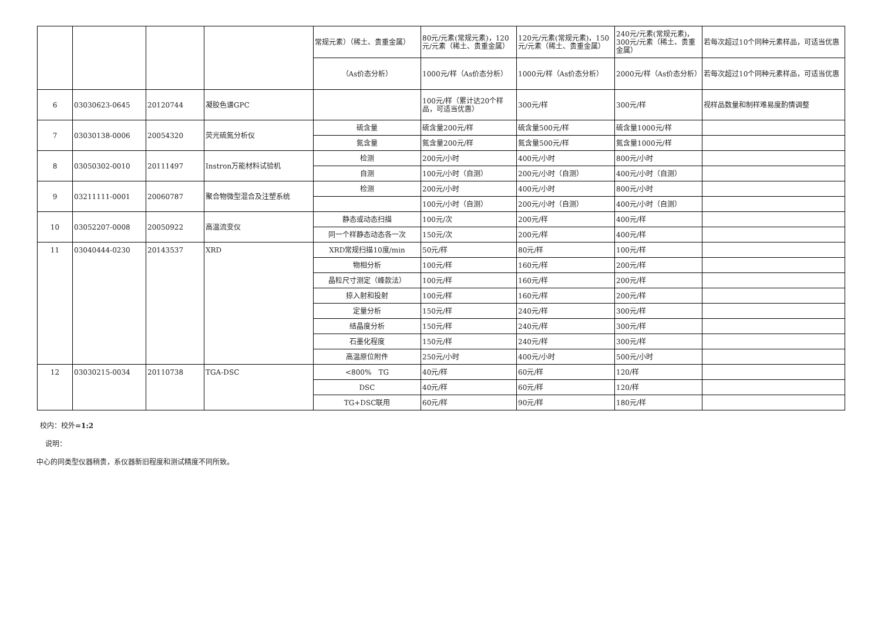| | | | | 常规元素）（稀土、贵重金属） | 80元/元素(常规元素)，120元/元素（稀土、贵重金属） | 120元/元素(常规元素)，150元/元素（稀土、贵重金属） | 240元/元素(常规元素)，300元/元素（稀土、贵重金属） | 若每次超过10个同种元素样品，可适当优惠 |
| | | | | （As价态分析） | 1000元/样（As价态分析） | 1000元/样（As价态分析） | 2000元/样（As价态分析） | 若每次超过10个同种元素样品，可适当优惠 |
| 6 | 03030623-0645 | 20120744 | 凝胶色谱GPC | | 100元/样（累计达20个样品，可适当优惠） | 300元/样 | 300元/样 | 视样品数量和制样难易度酌情调整 |
| 7 | 03030138-0006 | 20054320 | 荧光硫氮分析仪 | 硫含量 | 硫含量200元/样 | 硫含量500元/样 | 硫含量1000元/样 | |
| | | | | 氮含量 | 氮含量200元/样 | 氮含量500元/样 | 氮含量1000元/样 | |
| 8 | 03050302-0010 | 20111497 | Instron万能材料试验机 | 检测 | 200元/小时 | 400元/小时 | 800元/小时 | |
| | | | | 自测 | 100元/小时（自测） | 200元/小时（自测） | 400元/小时（自测） | |
| 9 | 03211111-0001 | 20060787 | 聚合物微型混合及注塑系统 | 检测 | 200元/小时 | 400元/小时 | 800元/小时 | |
| | | | | | 100元/小时（自测） | 200元/小时（自测） | 400元/小时（自测） | |
| 10 | 03052207-0008 | 20050922 | 高温流变仪 | 静态或动态扫描 | 100元/次 | 200元/样 | 400元/样 | |
| | | | | 同一个样静态动态各一次 | 150元/次 | 200元/样 | 400元/样 | |
| 11 | 03040444-0230 | 20143537 | XRD | XRD常规扫描10度/min | 50元/样 | 80元/样 | 100元/样 | |
| | | | | 物相分析 | 100元/样 | 160元/样 | 200元/样 | |
| | | | | 晶粒尺寸测定（峰款法） | 100元/样 | 160元/样 | 200元/样 | |
| | | | | 掠入射和投射 | 100元/样 | 160元/样 | 200元/样 | |
| | | | | 定量分析 | 150元/样 | 240元/样 | 300元/样 | |
| | | | | 结晶度分析 | 150元/样 | 240元/样 | 300元/样 | |
| | | | | 石墨化程度 | 150元/样 | 240元/样 | 300元/样 | |
| | | | | 高温原位附件 | 250元/小时 | 400元/小时 | 500元/小时 | |
| 12 | 03030215-0034 | 20110738 | TGA-DSC | <800% TG | 40元/样 | 60元/样 | 120/样 | |
| | | | | DSC | 40元/样 | 60元/样 | 120/样 | |
| | | | | TG+DSC联用 | 60元/样 | 90元/样 | 180元/样 | |
校内：校外=1:2
说明：
中心的同类型仪器稍贵，系仪器新旧程度和测试精度不同所致。